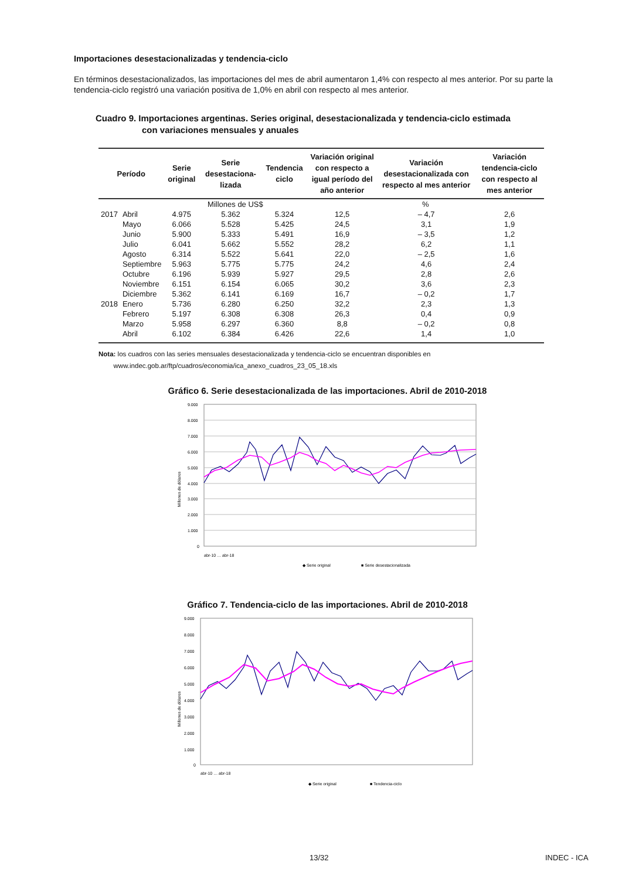Importaciones desestacionalizadas y tendencia-ciclo
En términos desestacionalizados, las importaciones del mes de abril aumentaron 1,4% con respecto al mes anterior. Por su parte la tendencia-ciclo registró una variación positiva de 1,0% en abril con respecto al mes anterior.
Cuadro 9. Importaciones argentinas. Series original, desestacionalizada y tendencia-ciclo estimada
con variaciones mensuales y anuales
| Período | | Serie original | Serie desestaciona-lizada | Tendencia ciclo | Variación original con respecto a igual período del año anterior | Variación desestacionalizada con respecto al mes anterior | Variación tendencia-ciclo con respecto al mes anterior |
| --- | --- | --- | --- | --- | --- | --- | --- |
| | | Millones de US$ | | | % | | |
| 2017 | Abril | 4.975 | 5.362 | 5.324 | 12,5 | – 4,7 | 2,6 |
| | Mayo | 6.066 | 5.528 | 5.425 | 24,5 | 3,1 | 1,9 |
| | Junio | 5.900 | 5.333 | 5.491 | 16,9 | – 3,5 | 1,2 |
| | Julio | 6.041 | 5.662 | 5.552 | 28,2 | 6,2 | 1,1 |
| | Agosto | 6.314 | 5.522 | 5.641 | 22,0 | – 2,5 | 1,6 |
| | Septiembre | 5.963 | 5.775 | 5.775 | 24,2 | 4,6 | 2,4 |
| | Octubre | 6.196 | 5.939 | 5.927 | 29,5 | 2,8 | 2,6 |
| | Noviembre | 6.151 | 6.154 | 6.065 | 30,2 | 3,6 | 2,3 |
| | Diciembre | 5.362 | 6.141 | 6.169 | 16,7 | – 0,2 | 1,7 |
| 2018 | Enero | 5.736 | 6.280 | 6.250 | 32,2 | 2,3 | 1,3 |
| | Febrero | 5.197 | 6.308 | 6.308 | 26,3 | 0,4 | 0,9 |
| | Marzo | 5.958 | 6.297 | 6.360 | 8,8 | – 0,2 | 0,8 |
| | Abril | 6.102 | 6.384 | 6.426 | 22,6 | 1,4 | 1,0 |
Nota: los cuadros con las series mensuales desestacionalizada y tendencia-ciclo se encuentran disponibles en
www.indec.gob.ar/ftp/cuadros/economia/ica_anexo_cuadros_23_05_18.xls
Gráfico 6. Serie desestacionalizada de las importaciones. Abril de 2010-2018
9.000
8.000
7.000
6.000
5.000
4.000
3.000
2.000
1.000
0
Millones de dólares
◆ Serie original
■ Serie desestacionalizada
abr-10 … abr-18
Gráfico 7. Tendencia-ciclo de las importaciones. Abril de 2010-2018
9.000
8.000
7.000
6.000
5.000
4.000
3.000
2.000
1.000
0
Millones de dólares
◆ Serie original
■ Tendencia-ciclo
abr-10 … abr-18
13/32 INDEC - ICA